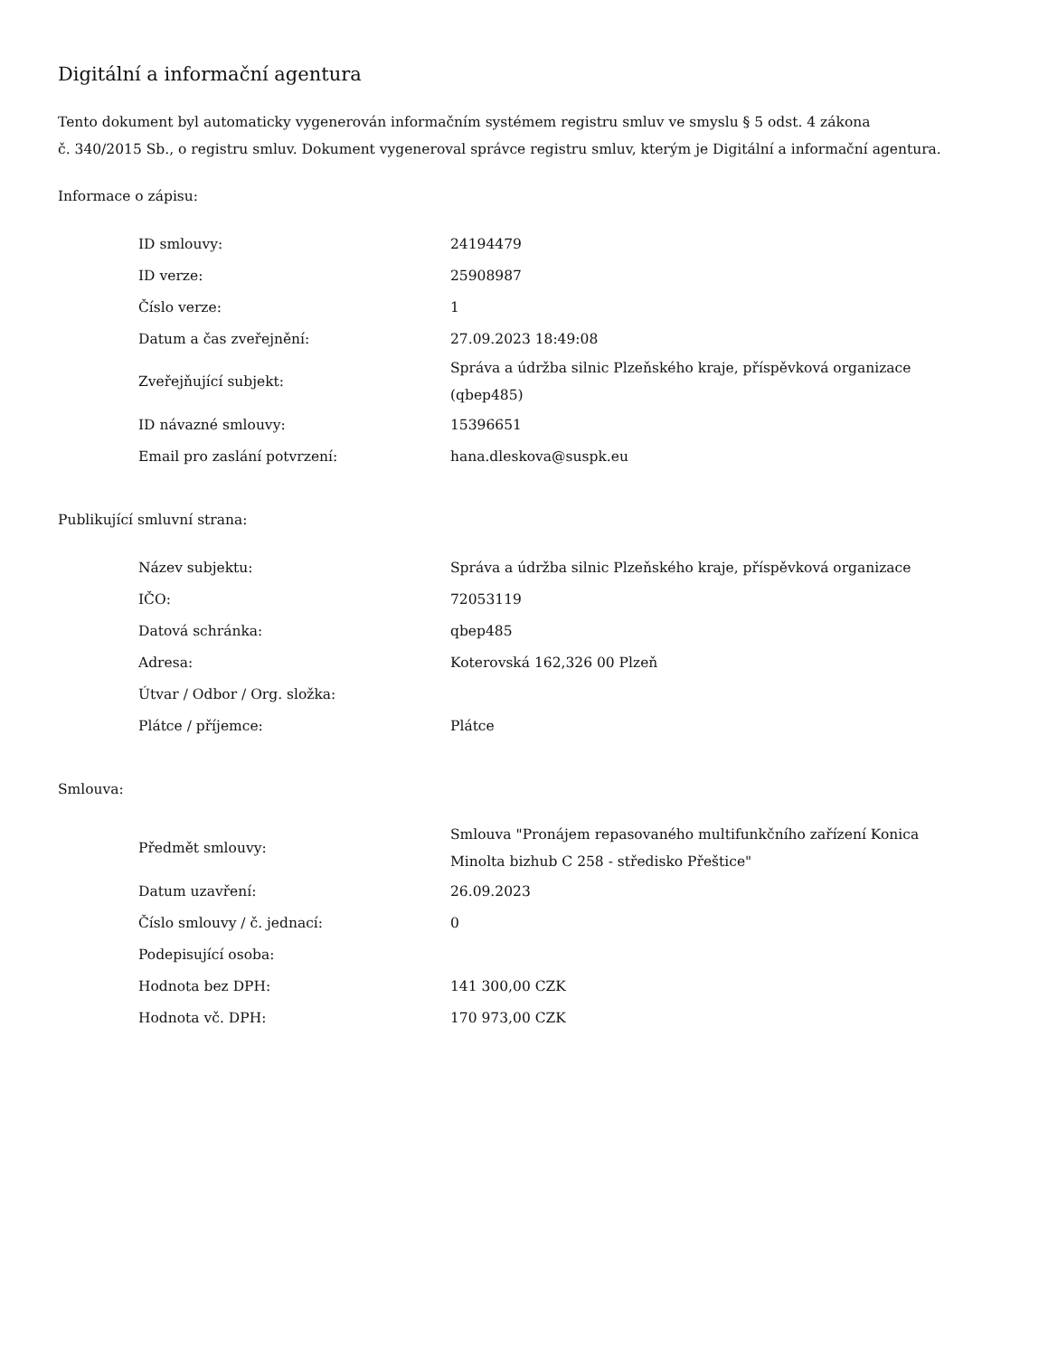Digitální a informační agentura
Tento dokument byl automaticky vygenerován informačním systémem registru smluv ve smyslu § 5 odst. 4 zákona
č. 340/2015 Sb., o registru smluv. Dokument vygeneroval správce registru smluv, kterým je Digitální a informační agentura.
Informace o zápisu:
| ID smlouvy: | 24194479 |
| ID verze: | 25908987 |
| Číslo verze: | 1 |
| Datum a čas zveřejnění: | 27.09.2023 18:49:08 |
| Zveřejňující subjekt: | Správa a údržba silnic Plzeňského kraje, příspěvková organizace (qbep485) |
| ID návazné smlouvy: | 15396651 |
| Email pro zaslání potvrzení: | hana.dleskova@suspk.eu |
Publikující smluvní strana:
| Název subjektu: | Správa a údržba silnic Plzeňského kraje, příspěvková organizace |
| IČO: | 72053119 |
| Datová schránka: | qbep485 |
| Adresa: | Koterovská 162,326 00 Plzeň |
| Útvar / Odbor / Org. složka: | |
| Plátce / příjemce: | Plátce |
Smlouva:
| Předmět smlouvy: | Smlouva "Pronájem repasovaného multifunkčního zařízení Konica Minolta bizhub C 258 - středisko Přeštice" |
| Datum uzavření: | 26.09.2023 |
| Číslo smlouvy / č. jednací: | 0 |
| Podepisující osoba: | |
| Hodnota bez DPH: | 141 300,00 CZK |
| Hodnota vč. DPH: | 170 973,00 CZK |